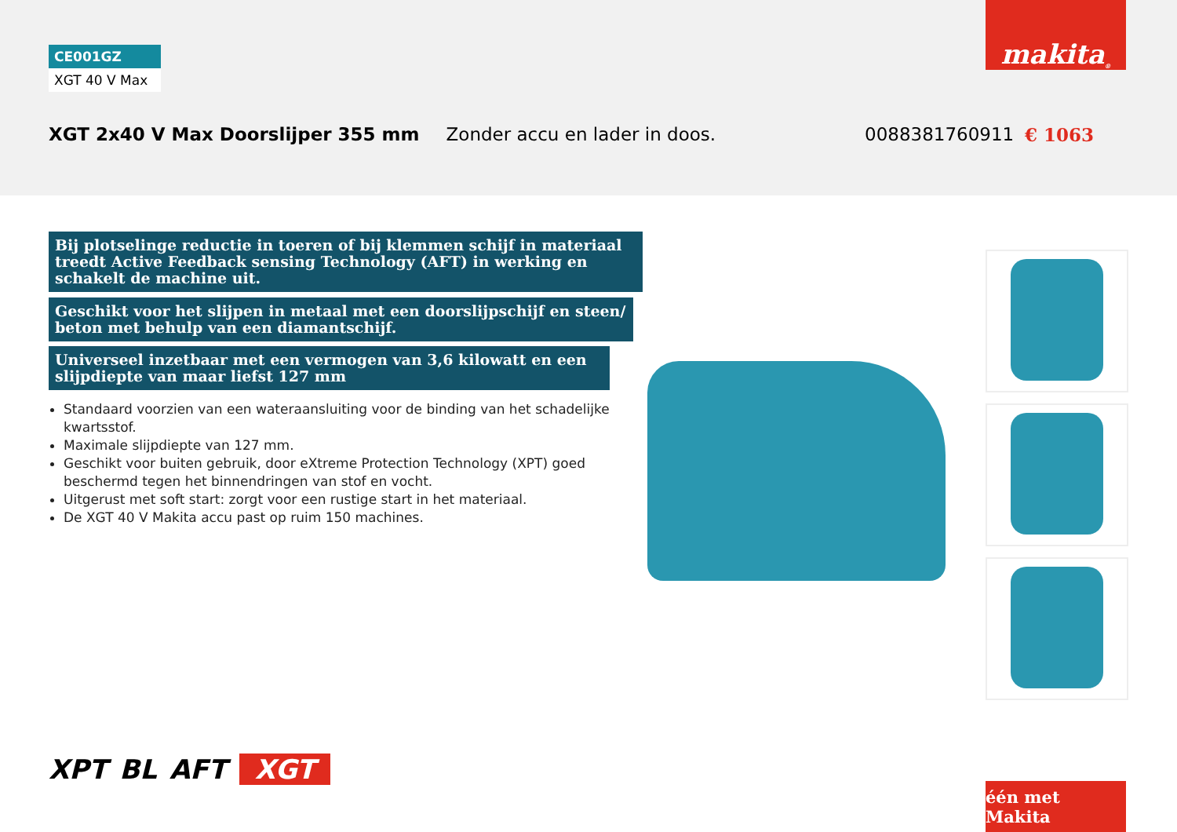CE001GZ
XGT 40 V Max
makita<sup>®</sup>
XGT 2x40 V Max Doorslijper 355 mm Zonder accu en lader in doos. 0088381760911 € 1063
Bij plotselinge reductie in toeren of bij klemmen schijf in materiaal treedt Active Feedback sensing Technology (AFT) in werking en schakelt de machine uit.
Geschikt voor het slijpen in metaal met een doorslijpschijf en steen/ beton met behulp van een diamantschijf.
Universeel inzetbaar met een vermogen van 3,6 kilowatt en een slijpdiepte van maar liefst 127 mm
Standaard voorzien van een wateraansluiting voor de binding van het schadelijke kwartsstof.
Maximale slijpdiepte van 127 mm.
Geschikt voor buiten gebruik, door eXtreme Protection Technology (XPT) goed beschermd tegen het binnendringen van stof en vocht.
Uitgerust met soft start: zorgt voor een rustige start in het materiaal.
De XGT 40 V Makita accu past op ruim 150 machines.
XPT BL AFT XGT
één met Makita